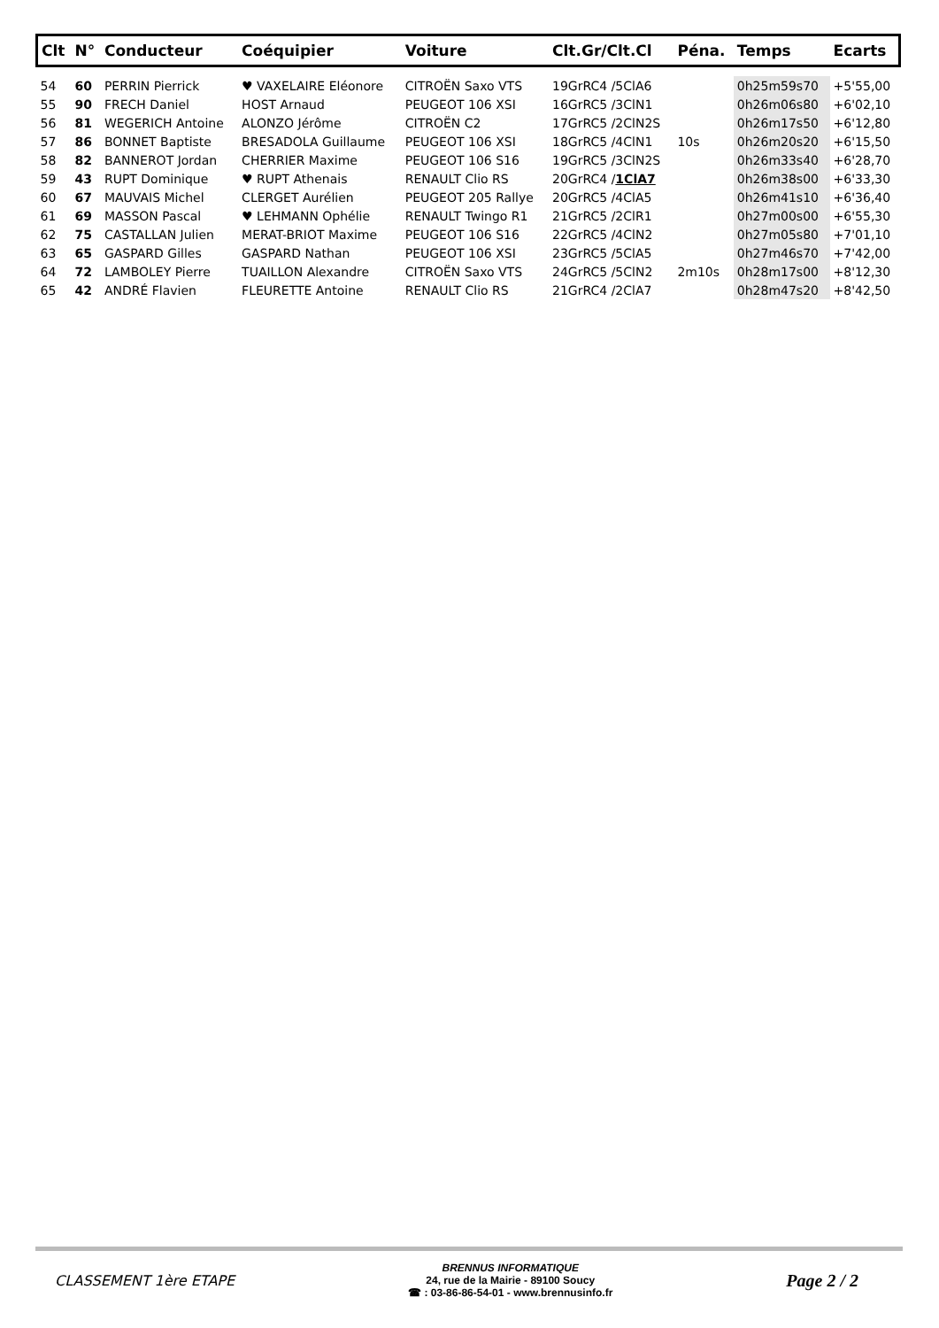| Clt | N° | Conducteur | Coéquipier | Voiture | Clt.Gr/Clt.Cl | Péna. | Temps | Ecarts |
| --- | --- | --- | --- | --- | --- | --- | --- | --- |
| 54 | 60 | PERRIN Pierrick | ♥ VAXELAIRE Eléonore | CITROËN Saxo VTS | 19GrRC4 /5ClA6 | | 0h25m59s70 | +5'55,00 |
| 55 | 90 | FRECH Daniel | HOST Arnaud | PEUGEOT 106 XSI | 16GrRC5 /3ClN1 | | 0h26m06s80 | +6'02,10 |
| 56 | 81 | WEGERICH Antoine | ALONZO Jérôme | CITROËN C2 | 17GrRC5 /2ClN2S | | 0h26m17s50 | +6'12,80 |
| 57 | 86 | BONNET Baptiste | BRESADOLA Guillaume | PEUGEOT 106 XSI | 18GrRC5 /4ClN1 | 10s | 0h26m20s20 | +6'15,50 |
| 58 | 82 | BANNEROT Jordan | CHERRIER Maxime | PEUGEOT 106 S16 | 19GrRC5 /3ClN2S | | 0h26m33s40 | +6'28,70 |
| 59 | 43 | RUPT Dominique | ♥ RUPT Athenais | RENAULT Clio RS | 20GrRC4 / 1ClA7 | | 0h26m38s00 | +6'33,30 |
| 60 | 67 | MAUVAIS Michel | CLERGET Aurélien | PEUGEOT 205 Rallye | 20GrRC5 /4ClA5 | | 0h26m41s10 | +6'36,40 |
| 61 | 69 | MASSON Pascal | ♥ LEHMANN Ophélie | RENAULT Twingo R1 | 21GrRC5 /2ClR1 | | 0h27m00s00 | +6'55,30 |
| 62 | 75 | CASTALLAN Julien | MERAT-BRIOT Maxime | PEUGEOT 106 S16 | 22GrRC5 /4ClN2 | | 0h27m05s80 | +7'01,10 |
| 63 | 65 | GASPARD Gilles | GASPARD Nathan | PEUGEOT 106 XSI | 23GrRC5 /5ClA5 | | 0h27m46s70 | +7'42,00 |
| 64 | 72 | LAMBOLEY Pierre | TUAILLON Alexandre | CITROËN Saxo VTS | 24GrRC5 /5ClN2 | 2m10s | 0h28m17s00 | +8'12,30 |
| 65 | 42 | ANDRÉ Flavien | FLEURETTE Antoine | RENAULT Clio RS | 21GrRC4 /2ClA7 | | 0h28m47s20 | +8'42,50 |
CLASSEMENT 1ère ETAPE
BRENNUS INFORMATIQUE
24, rue de la Mairie - 89100 Soucy
☎ : 03-86-86-54-01 - www.brennusinfo.fr
Page 2 / 2